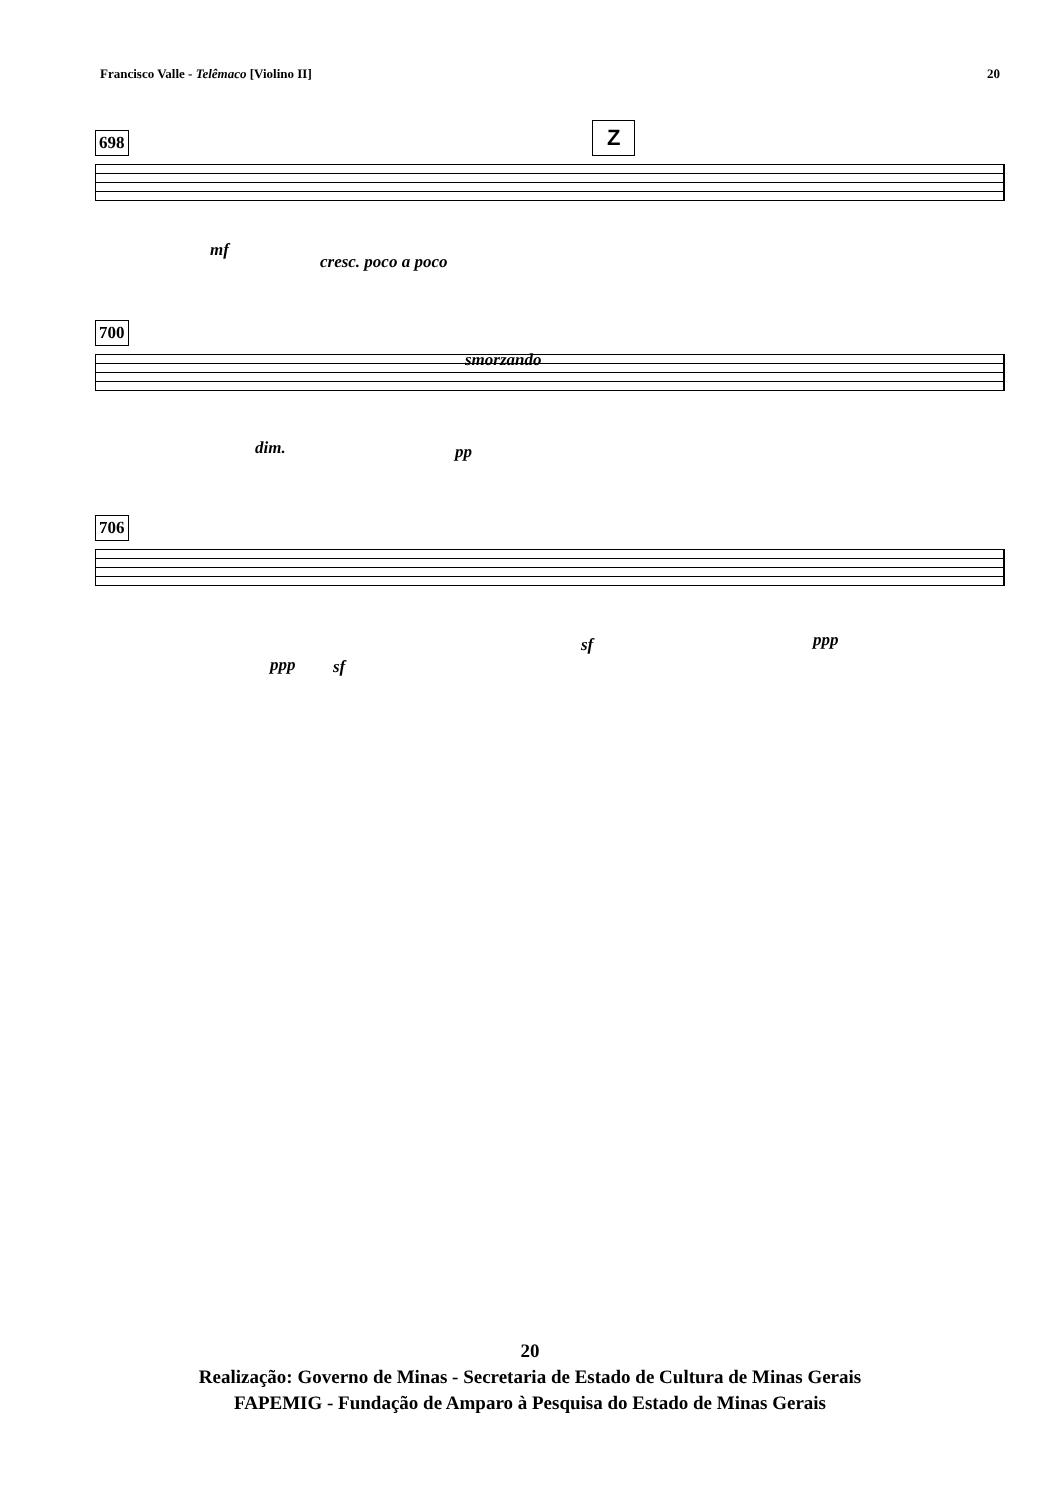Francisco Valle - Telêmaco [Violino II] 20
698 Z
mf
cresc. poco a poco
700
smorzando
dim. pp
706
ppp sf
sf ppp
20
Realização: Governo de Minas - Secretaria de Estado de Cultura de Minas Gerais
FAPEMIG - Fundação de Amparo à Pesquisa do Estado de Minas Gerais